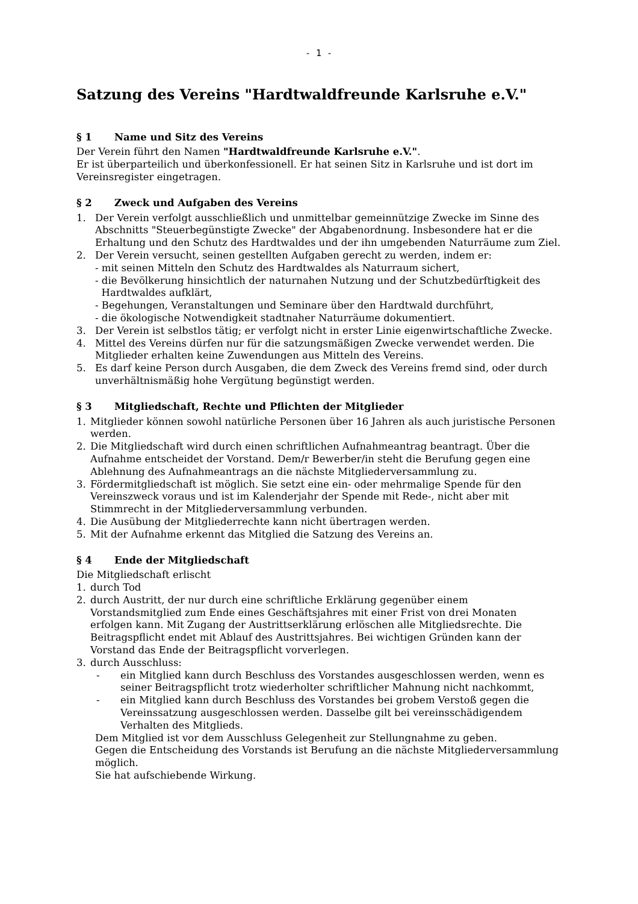- 1 -
Satzung des Vereins "Hardtwaldfreunde Karlsruhe e.V."
§ 1 Name und Sitz des Vereins
Der Verein führt den Namen "Hardtwaldfreunde Karlsruhe e.V.".
Er ist überparteilich und überkonfessionell. Er hat seinen Sitz in Karlsruhe und ist dort im Vereinsregister eingetragen.
§ 2 Zweck und Aufgaben des Vereins
1. Der Verein verfolgt ausschließlich und unmittelbar gemeinnützige Zwecke im Sinne des Abschnitts "Steuerbegünstigte Zwecke" der Abgabenordnung. Insbesondere hat er die Erhaltung und den Schutz des Hardtwaldes und der ihn umgebenden Naturräume zum Ziel.
2. Der Verein versucht, seinen gestellten Aufgaben gerecht zu werden, indem er:
- mit seinen Mitteln den Schutz des Hardtwaldes als Naturraum sichert,
- die Bevölkerung hinsichtlich der naturnahen Nutzung und der Schutzbedürftigkeit des
Hardtwaldes aufklärt,
- Begehungen, Veranstaltungen und Seminare über den Hardtwald durchführt,
- die ökologische Notwendigkeit stadtnaher Naturräume dokumentiert.
3. Der Verein ist selbstlos tätig; er verfolgt nicht in erster Linie eigenwirtschaftliche Zwecke.
4. Mittel des Vereins dürfen nur für die satzungsmäßigen Zwecke verwendet werden. Die Mitglieder erhalten keine Zuwendungen aus Mitteln des Vereins.
5. Es darf keine Person durch Ausgaben, die dem Zweck des Vereins fremd sind, oder durch unverhältnismäßig hohe Vergütung begünstigt werden.
§ 3 Mitgliedschaft, Rechte und Pflichten der Mitglieder
1. Mitglieder können sowohl natürliche Personen über 16 Jahren als auch juristische Personen werden.
2. Die Mitgliedschaft wird durch einen schriftlichen Aufnahmeantrag beantragt. Über die Aufnahme entscheidet der Vorstand. Dem/r Bewerber/in steht die Berufung gegen eine Ablehnung des Aufnahmeantrags an die nächste Mitgliederversammlung zu.
3. Fördermitgliedschaft ist möglich. Sie setzt eine ein- oder mehrmalige Spende für den Vereinszweck voraus und ist im Kalenderjahr der Spende mit Rede-, nicht aber mit Stimmrecht in der Mitgliederversammlung verbunden.
4. Die Ausübung der Mitgliederrechte kann nicht übertragen werden.
5. Mit der Aufnahme erkennt das Mitglied die Satzung des Vereins an.
§ 4 Ende der Mitgliedschaft
Die Mitgliedschaft erlischt
1. durch Tod
2. durch Austritt, der nur durch eine schriftliche Erklärung gegenüber einem Vorstandsmitglied zum Ende eines Geschäftsjahres mit einer Frist von drei Monaten erfolgen kann. Mit Zugang der Austrittserklärung erlöschen alle Mitgliedsrechte. Die Beitragspflicht endet mit Ablauf des Austrittsjahres. Bei wichtigen Gründen kann der Vorstand das Ende der Beitragspflicht vorverlegen.
3. durch Ausschluss:
- ein Mitglied kann durch Beschluss des Vorstandes ausgeschlossen werden, wenn es seiner Beitragspflicht trotz wiederholter schriftlicher Mahnung nicht nachkommt,
- ein Mitglied kann durch Beschluss des Vorstandes bei grobem Verstoß gegen die Vereinssatzung ausgeschlossen werden. Dasselbe gilt bei vereinsschädigendem Verhalten des Mitglieds.
Dem Mitglied ist vor dem Ausschluss Gelegenheit zur Stellungnahme zu geben.
Gegen die Entscheidung des Vorstands ist Berufung an die nächste Mitgliederversammlung möglich.
Sie hat aufschiebende Wirkung.